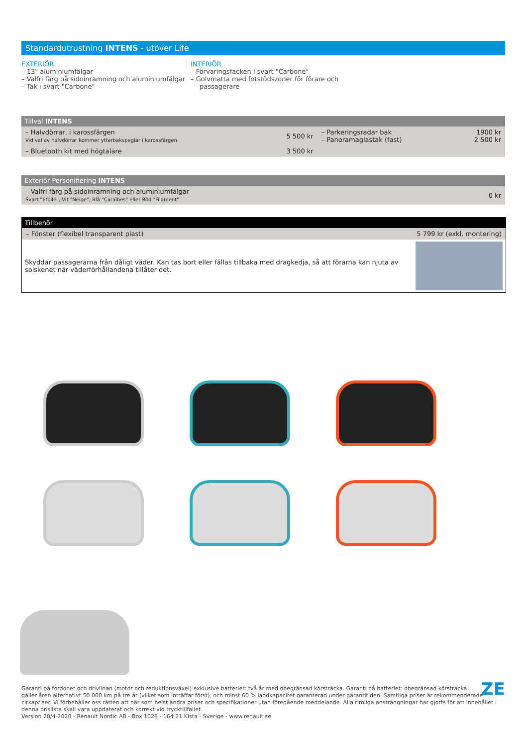Standardutrustning INTENS - utöver Life
EXTERIÖR
– 13" aluminiumfälgar
– Valfri färg på sidoinramning och aluminiumfälgar
– Tak i svart "Carbone"
INTERIÖR
– Förvaringsfacken i svart "Carbone"
– Golvmatta med fotstödszoner för förare och passagerare
Tillval INTENS
| – Halvdörrar, i karossfärgen Vid val av halvdörrar kommer ytterbakspeglar i karossfärgen | 5 500 kr | – Parkeringsradar bak – Panoramaglastak (fast) | 1900 kr 2 500 kr |
| – Bluetooth kit med högtalare | 3 500 kr | | |
Exteriör Personifiering INTENS
| – Valfri färg på sidoinramning och aluminiumfälgar Svart "Étoilé", Vit "Neige", Blå "Caraïbes" eller Röd "Filament" | 0 kr |
Tillbehör
| – Fönster (flexibel transparent plast) | 5 799 kr (exkl. montering) |
Skyddar passagerarna från dåligt väder. Kan tas bort eller fällas tillbaka med dragkedja, så att förarna kan njuta av solskenet när väderförhållandena tillåter det.
ZE Garanti på fordonet och drivlinan (motor och reduktionsväxel) exklusive batteriet: två år med obegränsad körsträcka. Garanti på batteriet: obegränsad körsträcka gäller åren alternativt 50 000 km på tre år (vilket som inträffar först), och minst 60 % laddkapacitet garanterad under garantitiden. Samtliga priser är rekommenderade cirkapriser. Vi förbehåller oss rätten att när som helst ändra priser och specifikationer utan föregående meddelande. Alla rimliga ansträngningar har gjorts för att innehållet i denna prislista skall vara uppdaterat och korrekt vid trycktillfället.
Version 28/4-2020 - Renault Nordic AB - Box 1028 - 164 21 Kista - Sverige - www.renault.se